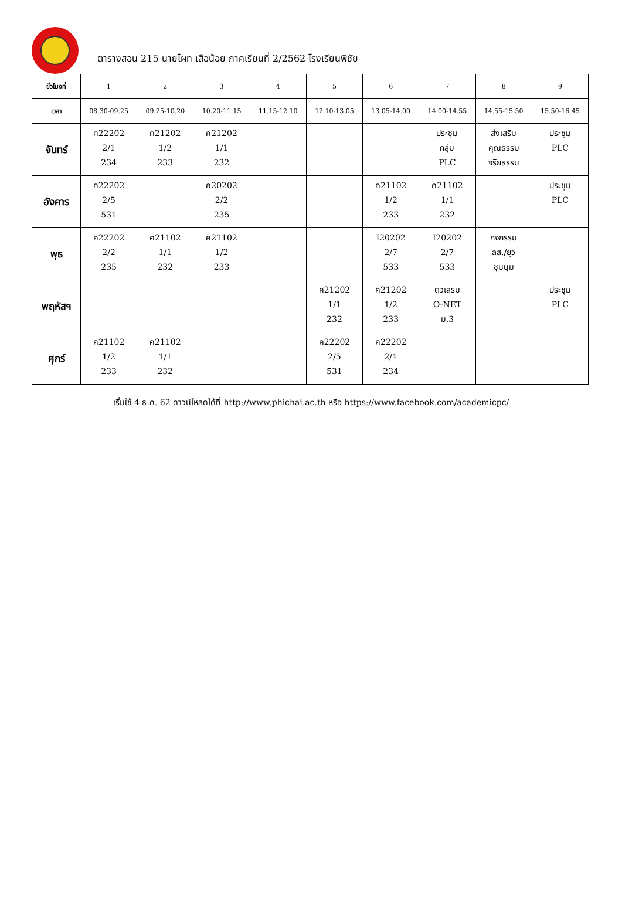ตารางสอน 215 นายไผท เสือน้อย ภาคเรียนที่ 2/2562 โรงเรียนพิชัย
| ชั่วโมงที่ | 1 | 2 | 3 | 4 | 5 | 6 | 7 | 8 | 9 |
| เวลา | 08.30-09.25 | 09.25-10.20 | 10.20-11.15 | 11.15-12.10 | 12.10-13.05 | 13.05-14.00 | 14.00-14.55 | 14.55-15.50 | 15.50-16.45 |
| จันทร์ | ค22202 2/1 234 | ค21202 1/2 233 | ค21202 1/1 232 | | | | ประชุม กลุ่ม PLC | ส่งเสริม คุณธรรม จริยธรรม | ประชุม PLC |
| อังคาร | ค22202 2/5 531 | | ค20202 2/2 235 | | | ค21102 1/2 233 | ค21102 1/1 232 | | ประชุม PLC |
| พุธ | ค22202 2/2 235 | ค21102 1/1 232 | ค21102 1/2 233 | | | I20202 2/7 533 | I20202 2/7 533 | กิจกรรม ลส./ยุว ชุมนุม | |
| พฤหัสฯ | | | | | ค21202 1/1 232 | ค21202 1/2 233 | ติวเสริม O-NET ม.3 | | ประชุม PLC |
| ศุกร์ | ค21102 1/2 233 | ค21102 1/1 232 | | | ค22202 2/5 531 | ค22202 2/1 234 | | | |
เริ่มใช้ 4 ธ.ค. 62 ดาวน์โหลดได้ที่ http://www.phichai.ac.th หรือ https://www.facebook.com/academicpc/